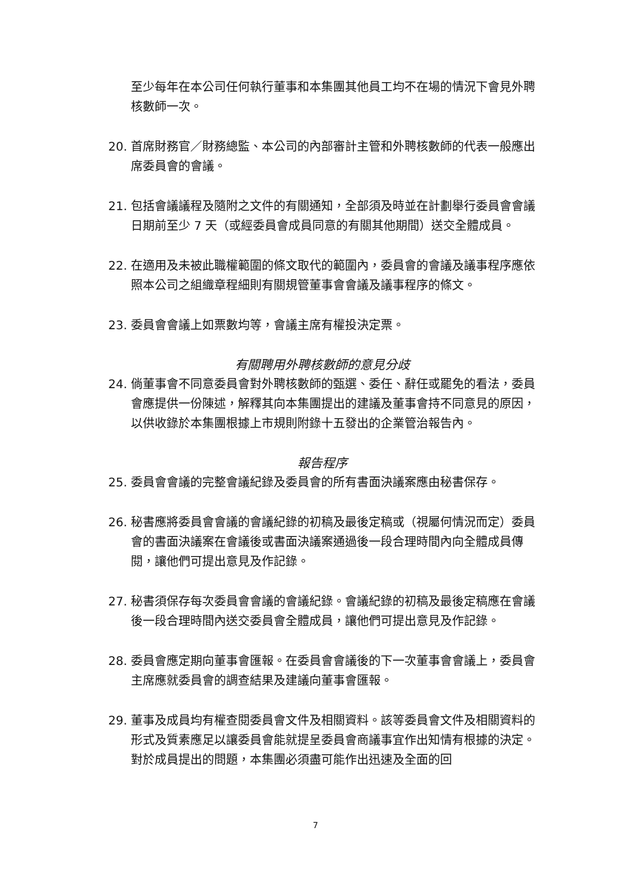至少每年在本公司任何執行董事和本集團其他員工均不在場的情況下會見外聘核數師一次。
20. 首席財務官／財務總監、本公司的內部審計主管和外聘核數師的代表一般應出席委員會的會議。
21. 包括會議議程及隨附之文件的有關通知，全部須及時並在計劃舉行委員會會議日期前至少 7 天（或經委員會成員同意的有關其他期間）送交全體成員。
22. 在適用及未被此職權範圍的條文取代的範圍內，委員會的會議及議事程序應依照本公司之組織章程細則有關規管董事會會議及議事程序的條文。
23. 委員會會議上如票數均等，會議主席有權投決定票。
有關聘用外聘核數師的意見分歧
24. 倘董事會不同意委員會對外聘核數師的甄選、委任、辭任或罷免的看法，委員會應提供一份陳述，解釋其向本集團提出的建議及董事會持不同意見的原因，以供收錄於本集團根據上市規則附錄十五發出的企業管治報告內。
報告程序
25. 委員會會議的完整會議紀錄及委員會的所有書面決議案應由秘書保存。
26. 秘書應將委員會會議的會議紀錄的初稿及最後定稿或（視屬何情況而定）委員會的書面決議案在會議後或書面決議案通過後一段合理時間內向全體成員傳閱，讓他們可提出意見及作記錄。
27. 秘書須保存每次委員會會議的會議紀錄。會議紀錄的初稿及最後定稿應在會議後一段合理時間內送交委員會全體成員，讓他們可提出意見及作記錄。
28. 委員會應定期向董事會匯報。在委員會會議後的下一次董事會會議上，委員會主席應就委員會的調查結果及建議向董事會匯報。
29. 董事及成員均有權查閱委員會文件及相關資料。該等委員會文件及相關資料的形式及質素應足以讓委員會能就提呈委員會商議事宜作出知情有根據的決定。對於成員提出的問題，本集團必須盡可能作出迅速及全面的回
7